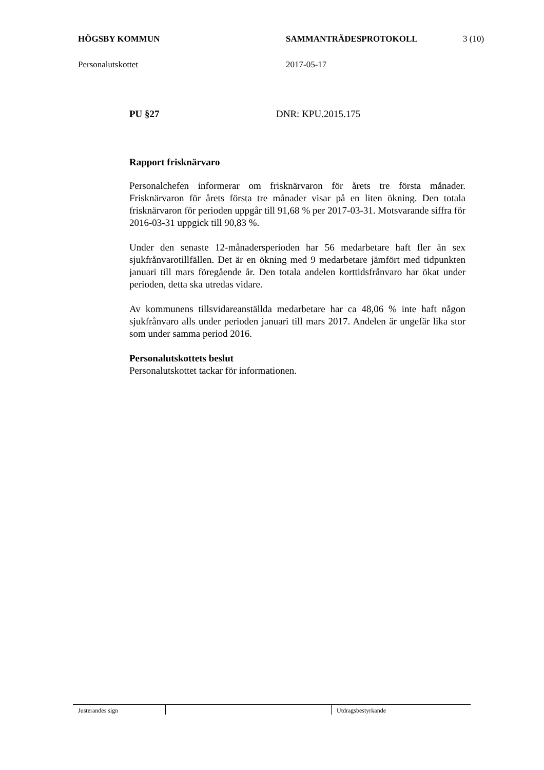HÖGSBY KOMMUN SAMMANTRÄDESPROTOKOLL 3 (10)
Personalutskottet 2017-05-17
PU §27 DNR: KPU.2015.175
Rapport frisknärvaro
Personalchefen informerar om frisknärvaron för årets tre första månader. Frisknärvaron för årets första tre månader visar på en liten ökning. Den totala frisknärvaron för perioden uppgår till 91,68 % per 2017-03-31. Motsvarande siffra för 2016-03-31 uppgick till 90,83 %.
Under den senaste 12-månadersperioden har 56 medarbetare haft fler än sex sjukfrånvarotillfällen. Det är en ökning med 9 medarbetare jämfört med tidpunkten januari till mars föregående år. Den totala andelen korttidsfrånvaro har ökat under perioden, detta ska utredas vidare.
Av kommunens tillsvidareanställda medarbetare har ca 48,06 % inte haft någon sjukfrånvaro alls under perioden januari till mars 2017. Andelen är ungefär lika stor som under samma period 2016.
Personalutskottets beslut
Personalutskottet tackar för informationen.
Justerandes sign Utdragsbestyrkande